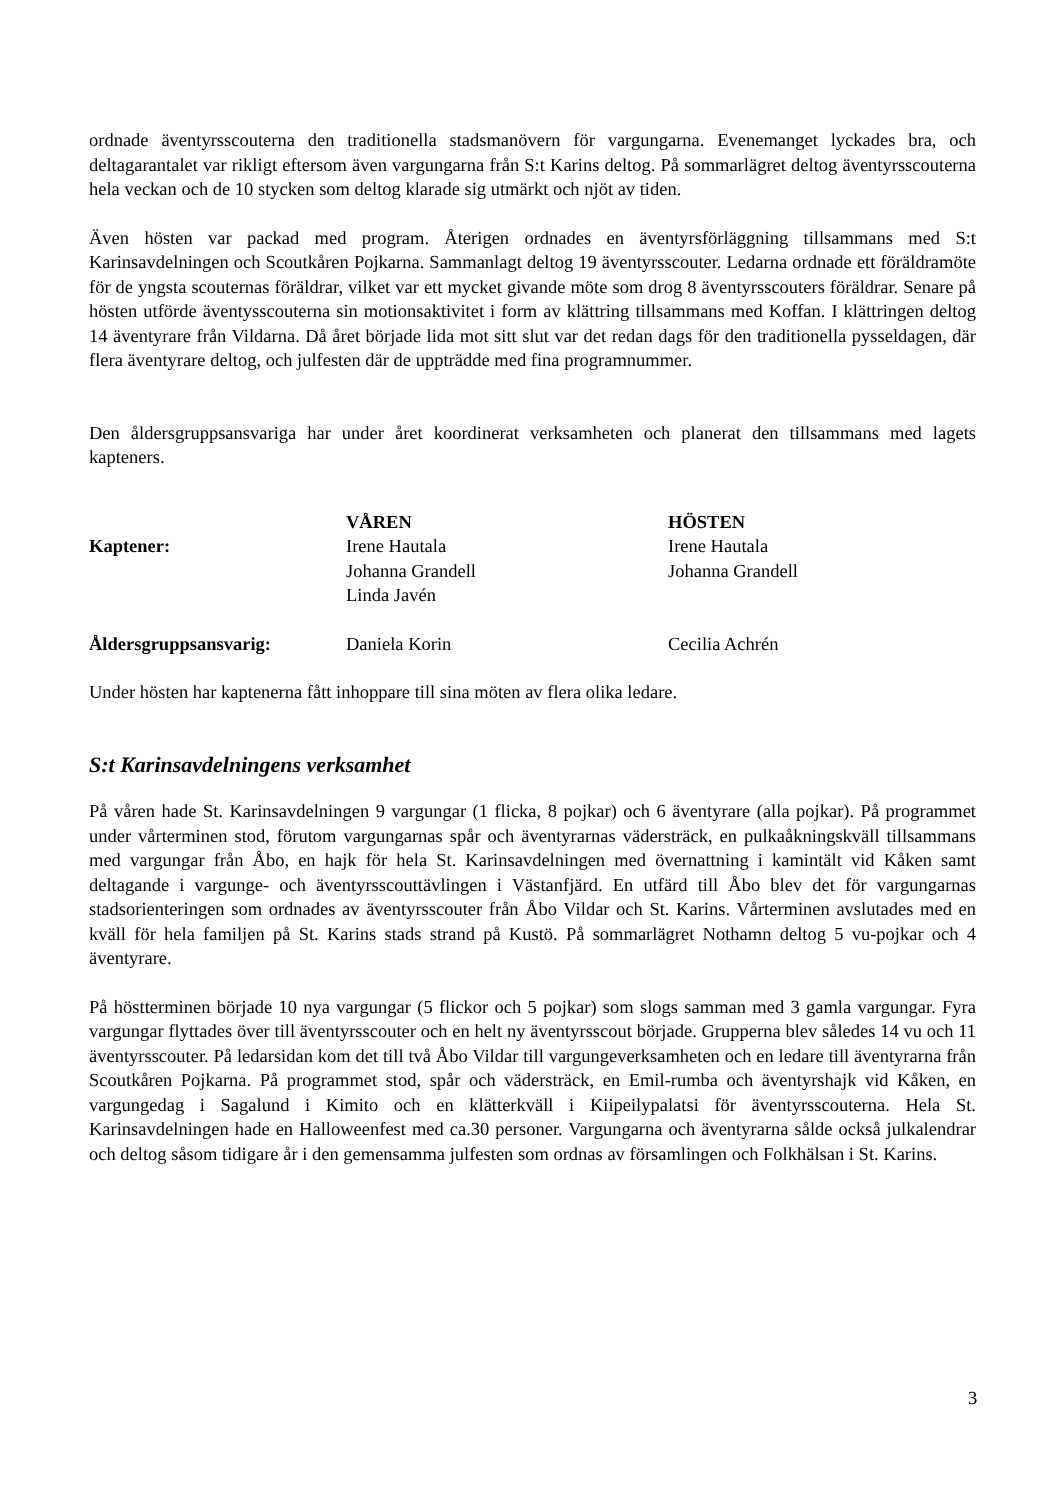ordnade äventyrsscouterna den traditionella stadsmanövern för vargungarna. Evenemanget lyckades bra, och deltagarantalet var rikligt eftersom även vargungarna från S:t Karins deltog. På sommarlägret deltog äventyrsscouterna hela veckan och de 10 stycken som deltog klarade sig utmärkt och njöt av tiden.
Även hösten var packad med program. Återigen ordnades en äventyrsförläggning tillsammans med S:t Karinsavdelningen och Scoutkåren Pojkarna. Sammanlagt deltog 19 äventyrsscouter. Ledarna ordnade ett föräldramöte för de yngsta scouternas föräldrar, vilket var ett mycket givande möte som drog 8 äventyrsscouters föräldrar. Senare på hösten utförde äventysscouterna sin motionsaktivitet i form av klättring tillsammans med Koffan. I klättringen deltog 14 äventyrare från Vildarna. Då året började lida mot sitt slut var det redan dags för den traditionella pysseldagen, där flera äventyrare deltog, och julfesten där de uppträdde med fina programnummer.
Den åldersgruppsansvariga har under året koordinerat verksamheten och planerat den tillsammans med lagets kapteners.
| | VÅREN | HÖSTEN |
| --- | --- | --- |
| Kaptener: | Irene Hautala Johanna Grandell Linda Javén | Irene Hautala Johanna Grandell |
| Åldersgruppsansvarig: | Daniela Korin | Cecilia Achrén |
Under hösten har kaptenerna fått inhoppare till sina möten av flera olika ledare.
S:t Karinsavdelningens verksamhet
På våren hade St. Karinsavdelningen 9 vargungar (1 flicka, 8 pojkar) och 6 äventyrare (alla pojkar). På programmet under vårterminen stod, förutom vargungarnas spår och äventyrarnas vädersträck, en pulkaåkningskväll tillsammans med vargungar från Åbo, en hajk för hela St. Karinsavdelningen med övernattning i kamintält vid Kåken samt deltagande i vargunge- och äventyrsscouttävlingen i Västanfjärd. En utfärd till Åbo blev det för vargungarnas stadsorienteringen som ordnades av äventyrsscouter från Åbo Vildar och St. Karins. Vårterminen avslutades med en kväll för hela familjen på St. Karins stads strand på Kustö. På sommarlägret Nothamn deltog 5 vu-pojkar och 4 äventyrare.
På höstterminen började 10 nya vargungar (5 flickor och 5 pojkar) som slogs samman med 3 gamla vargungar. Fyra vargungar flyttades över till äventyrsscouter och en helt ny äventyrsscout började. Grupperna blev således 14 vu och 11 äventyrsscouter. På ledarsidan kom det till två Åbo Vildar till vargungeverksamheten och en ledare till äventyrarna från Scoutkåren Pojkarna. På programmet stod, spår och vädersträck, en Emil-rumba och äventyrshajk vid Kåken, en vargungedag i Sagalund i Kimito och en klätterkväll i Kiipeilypalatsi för äventyrsscouterna. Hela St. Karinsavdelningen hade en Halloweenfest med ca.30 personer. Vargungarna och äventyrarna sålde också julkalendrar och deltog såsom tidigare år i den gemensamma julfesten som ordnas av församlingen och Folkhälsan i St. Karins.
3